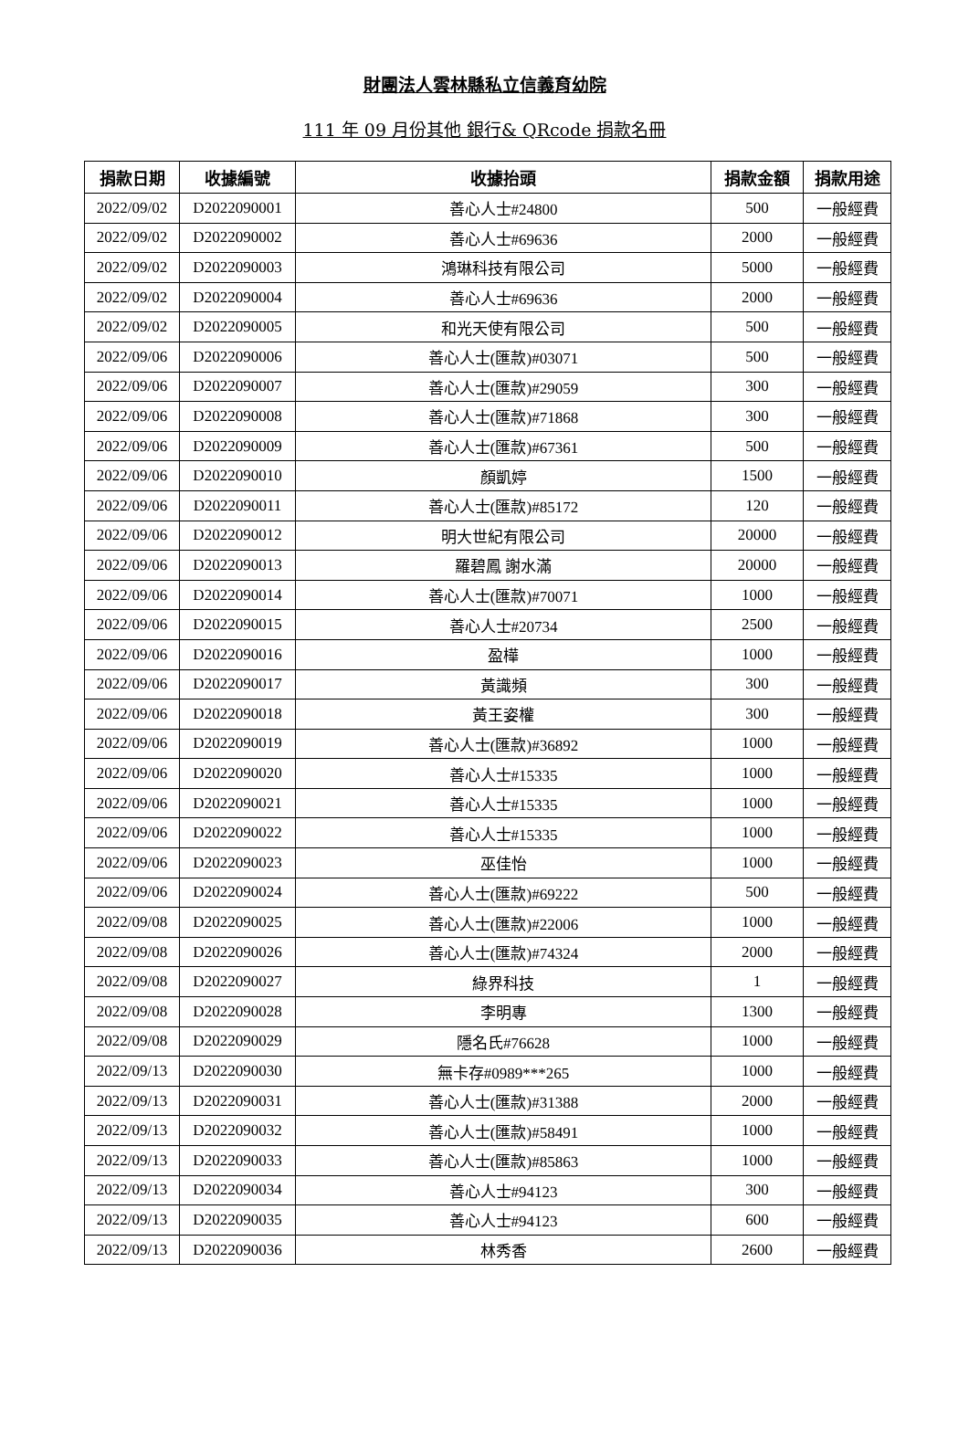財團法人雲林縣私立信義育幼院
111 年 09 月份其他 銀行& QRcode 捐款名冊
| 捐款日期 | 收據編號 | 收據抬頭 | 捐款金額 | 捐款用途 |
| --- | --- | --- | --- | --- |
| 2022/09/02 | D2022090001 | 善心人士#24800 | 500 | 一般經費 |
| 2022/09/02 | D2022090002 | 善心人士#69636 | 2000 | 一般經費 |
| 2022/09/02 | D2022090003 | 鴻琳科技有限公司 | 5000 | 一般經費 |
| 2022/09/02 | D2022090004 | 善心人士#69636 | 2000 | 一般經費 |
| 2022/09/02 | D2022090005 | 和光天使有限公司 | 500 | 一般經費 |
| 2022/09/06 | D2022090006 | 善心人士(匯款)#03071 | 500 | 一般經費 |
| 2022/09/06 | D2022090007 | 善心人士(匯款)#29059 | 300 | 一般經費 |
| 2022/09/06 | D2022090008 | 善心人士(匯款)#71868 | 300 | 一般經費 |
| 2022/09/06 | D2022090009 | 善心人士(匯款)#67361 | 500 | 一般經費 |
| 2022/09/06 | D2022090010 | 顏凱婷 | 1500 | 一般經費 |
| 2022/09/06 | D2022090011 | 善心人士(匯款)#85172 | 120 | 一般經費 |
| 2022/09/06 | D2022090012 | 明大世紀有限公司 | 20000 | 一般經費 |
| 2022/09/06 | D2022090013 | 羅碧鳳 謝水滿 | 20000 | 一般經費 |
| 2022/09/06 | D2022090014 | 善心人士(匯款)#70071 | 1000 | 一般經費 |
| 2022/09/06 | D2022090015 | 善心人士#20734 | 2500 | 一般經費 |
| 2022/09/06 | D2022090016 | 盈樺 | 1000 | 一般經費 |
| 2022/09/06 | D2022090017 | 黃識頻 | 300 | 一般經費 |
| 2022/09/06 | D2022090018 | 黃王姿權 | 300 | 一般經費 |
| 2022/09/06 | D2022090019 | 善心人士(匯款)#36892 | 1000 | 一般經費 |
| 2022/09/06 | D2022090020 | 善心人士#15335 | 1000 | 一般經費 |
| 2022/09/06 | D2022090021 | 善心人士#15335 | 1000 | 一般經費 |
| 2022/09/06 | D2022090022 | 善心人士#15335 | 1000 | 一般經費 |
| 2022/09/06 | D2022090023 | 巫佳怡 | 1000 | 一般經費 |
| 2022/09/06 | D2022090024 | 善心人士(匯款)#69222 | 500 | 一般經費 |
| 2022/09/08 | D2022090025 | 善心人士(匯款)#22006 | 1000 | 一般經費 |
| 2022/09/08 | D2022090026 | 善心人士(匯款)#74324 | 2000 | 一般經費 |
| 2022/09/08 | D2022090027 | 綠界科技 | 1 | 一般經費 |
| 2022/09/08 | D2022090028 | 李明專 | 1300 | 一般經費 |
| 2022/09/08 | D2022090029 | 隱名氏#76628 | 1000 | 一般經費 |
| 2022/09/13 | D2022090030 | 無卡存#0989***265 | 1000 | 一般經費 |
| 2022/09/13 | D2022090031 | 善心人士(匯款)#31388 | 2000 | 一般經費 |
| 2022/09/13 | D2022090032 | 善心人士(匯款)#58491 | 1000 | 一般經費 |
| 2022/09/13 | D2022090033 | 善心人士(匯款)#85863 | 1000 | 一般經費 |
| 2022/09/13 | D2022090034 | 善心人士#94123 | 300 | 一般經費 |
| 2022/09/13 | D2022090035 | 善心人士#94123 | 600 | 一般經費 |
| 2022/09/13 | D2022090036 | 林秀香 | 2600 | 一般經費 |